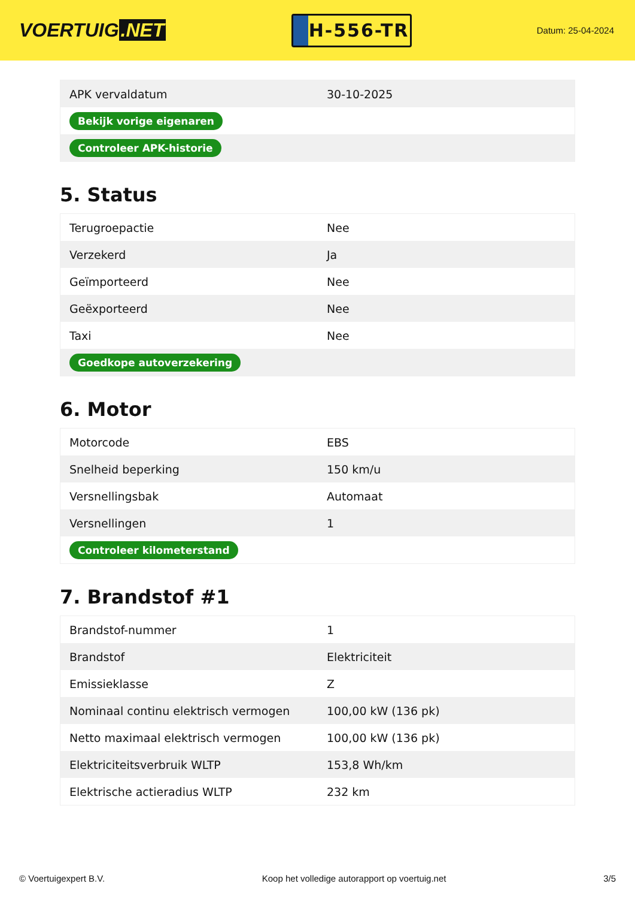VOERTUIG.NET
H-556-TR
Datum: 25-04-2024
| APK vervaldatum | 30-10-2025 |
| Bekijk vorige eigenaren | |
| Controleer APK-historie | |
5. Status
| Terugroepactie | Nee |
| Verzekerd | Ja |
| Geïmporteerd | Nee |
| Geëxporteerd | Nee |
| Taxi | Nee |
| Goedkope autoverzekering | |
6. Motor
| Motorcode | EBS |
| Snelheid beperking | 150 km/u |
| Versnellingsbak | Automaat |
| Versnellingen | 1 |
| Controleer kilometerstand | |
7. Brandstof #1
| Brandstof-nummer | 1 |
| Brandstof | Elektriciteit |
| Emissieklasse | Z |
| Nominaal continu elektrisch vermogen | 100,00 kW (136 pk) |
| Netto maximaal elektrisch vermogen | 100,00 kW (136 pk) |
| Elektriciteitsverbruik WLTP | 153,8 Wh/km |
| Elektrische actieradius WLTP | 232 km |
© Voertuigexpert B.V. Koop het volledige autorapport op voertuig.net 3/5